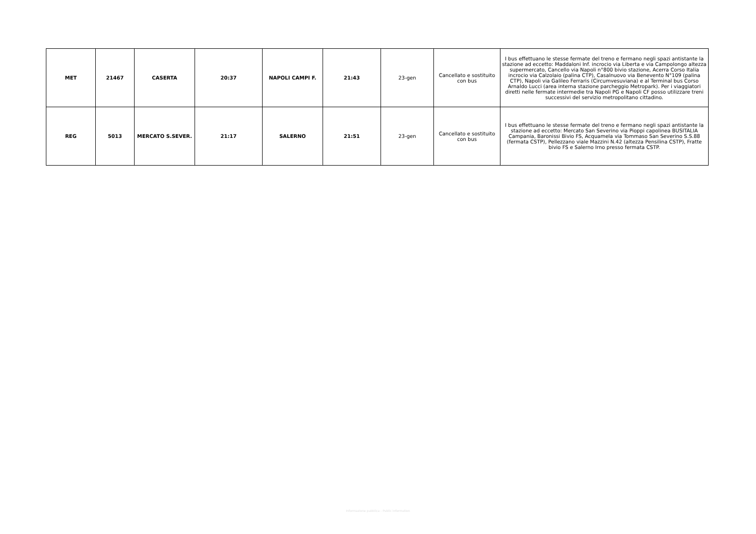| MET | 21467 | CASERTA | 20:37 | NAPOLI CAMPI F. | 21:43 | 23-gen | Cancellato e sostituito con bus | I bus effettuano le stesse fermate del treno e fermano negli spazi antistante la stazione ad eccetto: Maddaloni Inf. incrocio via Liberta e via Campolongo altezza supermercato, Cancello via Napoli n°800 bivio stazione, Acerra Corso Italia incrocio via Calzolaio (palina CTP), Casalnuovo via Benevento N°109 (palina CTP), Napoli via Galileo Ferraris (Circumvesuviana) e al Terminal bus Corso Arnaldo Lucci (area interna stazione parcheggio Metropark). Per i viaggiatori diretti nelle fermate intermedie tra Napoli PG e Napoli CF posso utilizzare treni successivi del servizio metropolitano cittadino. |
| REG | 5013 | MERCATO S.SEVER. | 21:17 | SALERNO | 21:51 | 23-gen | Cancellato e sostituito con bus | I bus effettuano le stesse fermate del treno e fermano negli spazi antistante la stazione ad eccetto: Mercato San Severino via Pioppi capolinea BUSITALIA Campania, Baronissi Bivio FS, Acquamela via Tommaso San Severino S.S.88 (fermata CSTP), Pellezzano viale Mazzini N.42 (altezza Pensilina CSTP), Fratte bivio FS e Salerno Irno presso fermata CSTP. |
Informazione pubblica - Public information